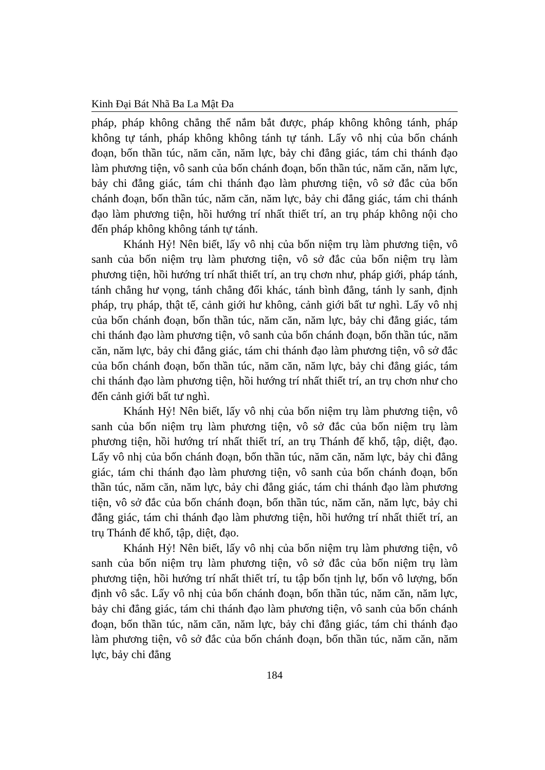Kinh Đại Bát Nhã Ba La Mật Đa
pháp, pháp không chẳng thể nắm bắt được, pháp không không tánh, pháp không tự tánh, pháp không không tánh tự tánh. Lấy vô nhị của bốn chánh đoạn, bốn thần túc, năm căn, năm lực, bảy chi đẳng giác, tám chi thánh đạo làm phương tiện, vô sanh của bốn chánh đoạn, bốn thần túc, năm căn, năm lực, bảy chi đẳng giác, tám chi thánh đạo làm phương tiện, vô sở đắc của bốn chánh đoạn, bốn thần túc, năm căn, năm lực, bảy chi đẳng giác, tám chi thánh đạo làm phương tiện, hồi hướng trí nhất thiết trí, an trụ pháp không nội cho đến pháp không không tánh tự tánh.
Khánh Hỷ! Nên biết, lấy vô nhị của bốn niệm trụ làm phương tiện, vô sanh của bốn niệm trụ làm phương tiện, vô sở đắc của bốn niệm trụ làm phương tiện, hồi hướng trí nhất thiết trí, an trụ chơn như, pháp giới, pháp tánh, tánh chẳng hư vọng, tánh chẳng đổi khác, tánh bình đẳng, tánh ly sanh, định pháp, trụ pháp, thật tế, cảnh giới hư không, cảnh giới bất tư nghì. Lấy vô nhị của bốn chánh đoạn, bốn thần túc, năm căn, năm lực, bảy chi đẳng giác, tám chi thánh đạo làm phương tiện, vô sanh của bốn chánh đoạn, bốn thần túc, năm căn, năm lực, bảy chi đẳng giác, tám chi thánh đạo làm phương tiện, vô sở đắc của bốn chánh đoạn, bốn thần túc, năm căn, năm lực, bảy chi đẳng giác, tám chi thánh đạo làm phương tiện, hồi hướng trí nhất thiết trí, an trụ chơn như cho đến cảnh giới bất tư nghì.
Khánh Hỷ! Nên biết, lấy vô nhị của bốn niệm trụ làm phương tiện, vô sanh của bốn niệm trụ làm phương tiện, vô sở đắc của bốn niệm trụ làm phương tiện, hồi hướng trí nhất thiết trí, an trụ Thánh đế khổ, tập, diệt, đạo. Lấy vô nhị của bốn chánh đoạn, bốn thần túc, năm căn, năm lực, bảy chi đẳng giác, tám chi thánh đạo làm phương tiện, vô sanh của bốn chánh đoạn, bốn thần túc, năm căn, năm lực, bảy chi đẳng giác, tám chi thánh đạo làm phương tiện, vô sở đắc của bốn chánh đoạn, bốn thần túc, năm căn, năm lực, bảy chi đẳng giác, tám chi thánh đạo làm phương tiện, hồi hướng trí nhất thiết trí, an trụ Thánh đế khổ, tập, diệt, đạo.
Khánh Hỷ! Nên biết, lấy vô nhị của bốn niệm trụ làm phương tiện, vô sanh của bốn niệm trụ làm phương tiện, vô sở đắc của bốn niệm trụ làm phương tiện, hồi hướng trí nhất thiết trí, tu tập bốn tịnh lự, bốn vô lượng, bốn định vô sắc. Lấy vô nhị của bốn chánh đoạn, bốn thần túc, năm căn, năm lực, bảy chi đẳng giác, tám chi thánh đạo làm phương tiện, vô sanh của bốn chánh đoạn, bốn thần túc, năm căn, năm lực, bảy chi đẳng giác, tám chi thánh đạo làm phương tiện, vô sở đắc của bốn chánh đoạn, bốn thần túc, năm căn, năm lực, bảy chi đẳng
184